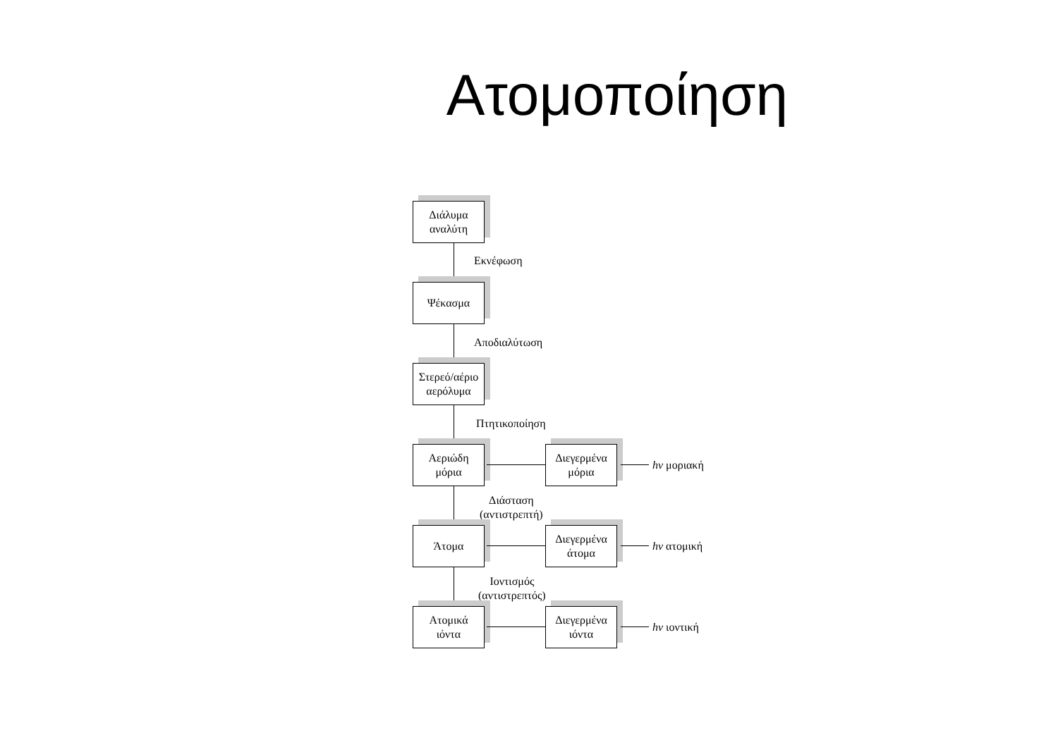Ατομοποίηση
Διάλυμα
αναλύτη
Εκνέφωση
Ψέκασμα
Αποδιαλύτωση
Στερεό/αέριο
αερόλυμα
Πτητικοποίηση
Αεριώδη
μόρια
Διεγερμένα
μόρια
hν μοριακή
Διάσταση
(αντιστρεπτή)
Άτομα
Διεγερμένα
άτομα
hν ατομική
Ιοντισμός
(αντιστρεπτός)
Ατομικά
ιόντα
Διεγερμένα
ιόντα
hν ιοντική